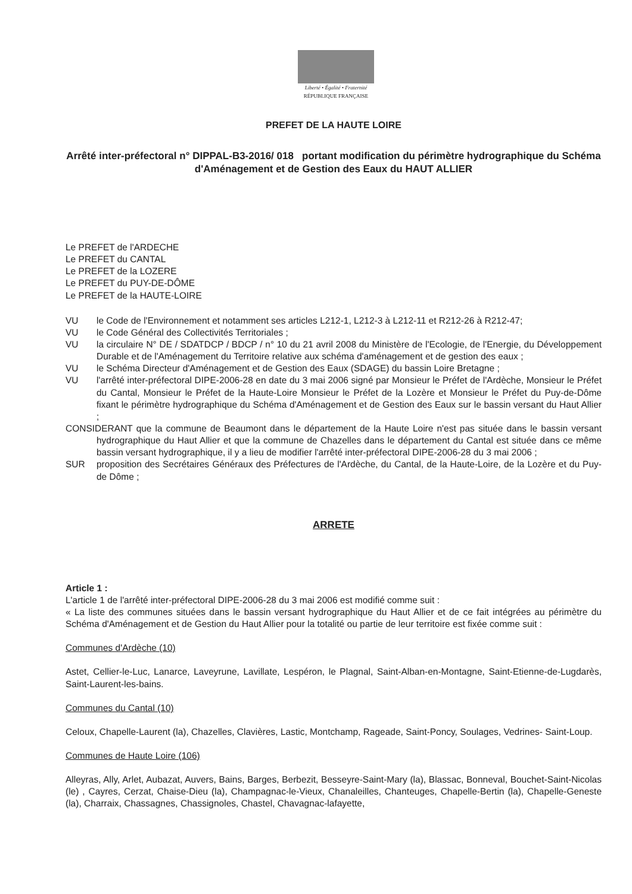Liberté • Égalité • Fraternité
RÉPUBLIQUE FRANÇAISE
PREFET DE LA HAUTE LOIRE
Arrêté inter-préfectoral n° DIPPAL-B3-2016/ 018 portant modification du périmètre hydrographique du Schéma d'Aménagement et de Gestion des Eaux du HAUT ALLIER
Le PREFET de l'ARDECHE
Le PREFET du CANTAL
Le PREFET de la LOZERE
Le PREFET du PUY-DE-DÔME
Le PREFET de la HAUTE-LOIRE
VU le Code de l'Environnement et notamment ses articles L212-1, L212-3 à L212-11 et R212-26 à R212-47;
VU le Code Général des Collectivités Territoriales ;
VU la circulaire N° DE / SDATDCP / BDCP / n° 10 du 21 avril 2008 du Ministère de l'Ecologie, de l'Energie, du Développement Durable et de l'Aménagement du Territoire relative aux schéma d'aménagement et de gestion des eaux ;
VU le Schéma Directeur d'Aménagement et de Gestion des Eaux (SDAGE) du bassin Loire Bretagne ;
VU l'arrêté inter-préfectoral DIPE-2006-28 en date du 3 mai 2006 signé par Monsieur le Préfet de l'Ardèche, Monsieur le Préfet du Cantal, Monsieur le Préfet de la Haute-Loire Monsieur le Préfet de la Lozère et Monsieur le Préfet du Puy-de-Dôme fixant le périmètre hydrographique du Schéma d'Aménagement et de Gestion des Eaux sur le bassin versant du Haut Allier ;
CONSIDERANT que la commune de Beaumont dans le département de la Haute Loire n'est pas située dans le bassin versant hydrographique du Haut Allier et que la commune de Chazelles dans le département du Cantal est située dans ce même bassin versant hydrographique, il y a lieu de modifier l'arrêté inter-préfectoral DIPE-2006-28 du 3 mai 2006 ;
SUR proposition des Secrétaires Généraux des Préfectures de l'Ardèche, du Cantal, de la Haute-Loire, de la Lozère et du Puy-de Dôme ;
ARRETE
Article 1 :
L'article 1 de l'arrêté inter-préfectoral DIPE-2006-28 du 3 mai 2006 est modifié comme suit :
« La liste des communes situées dans le bassin versant hydrographique du Haut Allier et de ce fait intégrées au périmètre du Schéma d'Aménagement et de Gestion du Haut Allier pour la totalité ou partie de leur territoire est fixée comme suit :
Communes d'Ardèche (10)
Astet, Cellier-le-Luc, Lanarce, Laveyrune, Lavillate, Lespéron, le Plagnal, Saint-Alban-en-Montagne, Saint-Etienne-de-Lugdarès, Saint-Laurent-les-bains.
Communes du Cantal (10)
Celoux, Chapelle-Laurent (la), Chazelles, Clavières, Lastic, Montchamp, Rageade, Saint-Poncy, Soulages, Vedrines- Saint-Loup.
Communes de Haute Loire (106)
Alleyras, Ally, Arlet, Aubazat, Auvers, Bains, Barges, Berbezit, Besseyre-Saint-Mary (la), Blassac, Bonneval, Bouchet-Saint-Nicolas (le) , Cayres, Cerzat, Chaise-Dieu (la), Champagnac-le-Vieux, Chanaleilles, Chanteuges, Chapelle-Bertin (la), Chapelle-Geneste (la), Charraix, Chassagnes, Chassignoles, Chastel, Chavagnac-lafayette,